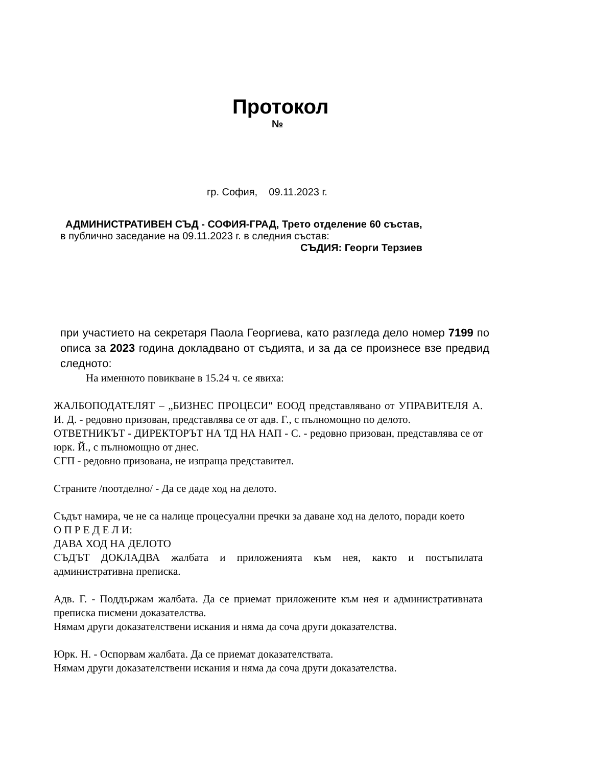Протокол
№
гр. София, 09.11.2023 г.
АДМИНИСТРАТИВЕН СЪД - СОФИЯ-ГРАД, Трето отделение 60 състав,
в публично заседание на 09.11.2023 г. в следния състав:
СЪДИЯ: Георги Терзиев
при участието на секретаря Паола Георгиева, като разгледа дело номер 7199 по описа за 2023 година докладвано от съдията, и за да се произнесе взе предвид следното:
На именното повикване в 15.24 ч. се явиха:
ЖАЛБОПОДАТЕЛЯТ – „БИЗНЕС ПРОЦЕСИ" ЕООД представлявано от УПРАВИТЕЛЯ А. И. Д. - редовно призован, представлява се от адв. Г., с пълномощно по делото.
ОТВЕТНИКЪТ - ДИРЕКТОРЪТ НА ТД НА НАП - С. - редовно призован, представлява се от юрк. Й., с пълномощно от днес.
СГП - редовно призована, не изпраща представител.
Страните /поотделно/ - Да се даде ход на делото.
Съдът намира, че не са налице процесуални пречки за даване ход на делото, поради което
О П Р Е Д Е Л И:
ДАВА ХОД НА ДЕЛОТО
СЪДЪТ ДОКЛАДВА жалбата и приложенията към нея, както и постъпилата административна преписка.
Адв. Г. - Поддържам жалбата. Да се приемат приложените към нея и административната преписка писмени доказателства.
Нямам други доказателствени искания и няма да соча други доказателства.
Юрк. Н. - Оспорвам жалбата. Да се приемат доказателствата.
Нямам други доказателствени искания и няма да соча други доказателства.